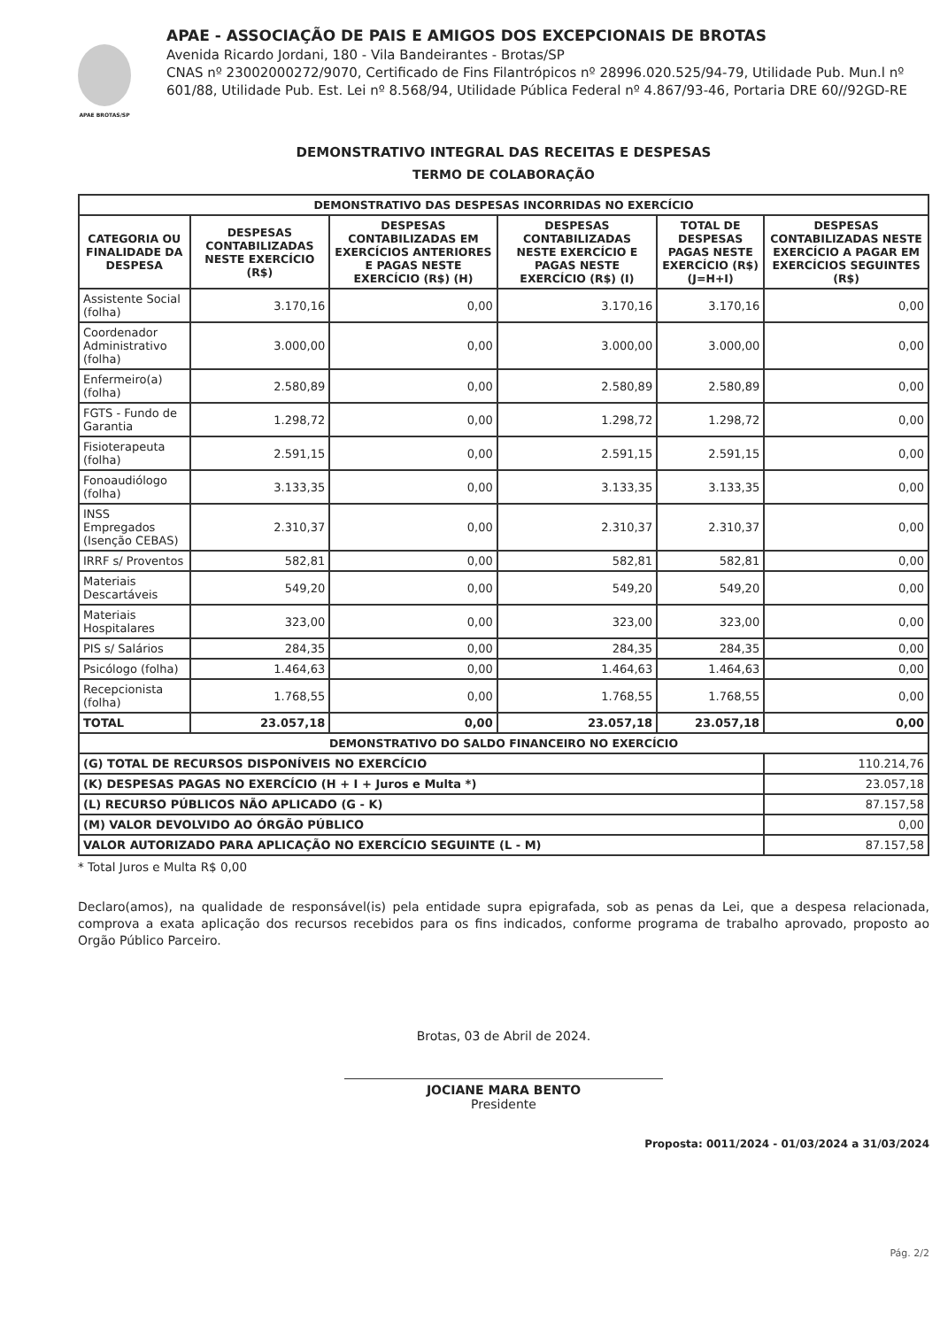APAE BROTAS/SP
APAE - ASSOCIAÇÃO DE PAIS E AMIGOS DOS EXCEPCIONAIS DE BROTAS
Avenida Ricardo Jordani, 180 - Vila Bandeirantes - Brotas/SP
CNAS nº 23002000272/9070, Certificado de Fins Filantrópicos nº 28996.020.525/94-79, Utilidade Pub. Mun.l nº 601/88, Utilidade Pub. Est. Lei nº 8.568/94, Utilidade Pública Federal nº 4.867/93-46, Portaria DRE 60//92GD-RE
DEMONSTRATIVO INTEGRAL DAS RECEITAS E DESPESAS
TERMO DE COLABORAÇÃO
| DEMONSTRATIVO DAS DESPESAS INCORRIDAS NO EXERCÍCIO | | | | | |
| --- | --- | --- | --- | --- | --- |
| CATEGORIA OU FINALIDADE DA DESPESA | DESPESAS CONTABILIZADAS NESTE EXERCÍCIO (R$) | DESPESAS CONTABILIZADAS EM EXERCÍCIOS ANTERIORES E PAGAS NESTE EXERCÍCIO (R$) (H) | DESPESAS CONTABILIZADAS NESTE EXERCÍCIO E PAGAS NESTE EXERCÍCIO (R$) (I) | TOTAL DE DESPESAS PAGAS NESTE EXERCÍCIO (R$) (J=H+I) | DESPESAS CONTABILIZADAS NESTE EXERCÍCIO A PAGAR EM EXERCÍCIOS SEGUINTES (R$) |
| Assistente Social (folha) | 3.170,16 | 0,00 | 3.170,16 | 3.170,16 | 0,00 |
| Coordenador Administrativo (folha) | 3.000,00 | 0,00 | 3.000,00 | 3.000,00 | 0,00 |
| Enfermeiro(a) (folha) | 2.580,89 | 0,00 | 2.580,89 | 2.580,89 | 0,00 |
| FGTS - Fundo de Garantia | 1.298,72 | 0,00 | 1.298,72 | 1.298,72 | 0,00 |
| Fisioterapeuta (folha) | 2.591,15 | 0,00 | 2.591,15 | 2.591,15 | 0,00 |
| Fonoaudiólogo (folha) | 3.133,35 | 0,00 | 3.133,35 | 3.133,35 | 0,00 |
| INSS Empregados (Isenção CEBAS) | 2.310,37 | 0,00 | 2.310,37 | 2.310,37 | 0,00 |
| IRRF s/ Proventos | 582,81 | 0,00 | 582,81 | 582,81 | 0,00 |
| Materiais Descartáveis | 549,20 | 0,00 | 549,20 | 549,20 | 0,00 |
| Materiais Hospitalares | 323,00 | 0,00 | 323,00 | 323,00 | 0,00 |
| PIS s/ Salários | 284,35 | 0,00 | 284,35 | 284,35 | 0,00 |
| Psicólogo (folha) | 1.464,63 | 0,00 | 1.464,63 | 1.464,63 | 0,00 |
| Recepcionista (folha) | 1.768,55 | 0,00 | 1.768,55 | 1.768,55 | 0,00 |
| TOTAL | 23.057,18 | 0,00 | 23.057,18 | 23.057,18 | 0,00 |
| DEMONSTRATIVO DO SALDO FINANCEIRO NO EXERCÍCIO | | | | | |
| (G) TOTAL DE RECURSOS DISPONÍVEIS NO EXERCÍCIO | | | | | 110.214,76 |
| (K) DESPESAS PAGAS NO EXERCÍCIO (H + I + Juros e Multa *) | | | | | 23.057,18 |
| (L) RECURSO PÚBLICOS NÃO APLICADO (G - K) | | | | | 87.157,58 |
| (M) VALOR DEVOLVIDO AO ÓRGÃO PÚBLICO | | | | | 0,00 |
| VALOR AUTORIZADO PARA APLICAÇÃO NO EXERCÍCIO SEGUINTE (L - M) | | | | | 87.157,58 |
* Total Juros e Multa R$ 0,00
Declaro(amos), na qualidade de responsável(is) pela entidade supra epigrafada, sob as penas da Lei, que a despesa relacionada, comprova a exata aplicação dos recursos recebidos para os fins indicados, conforme programa de trabalho aprovado, proposto ao Orgão Público Parceiro.
Brotas, 03 de Abril de 2024.
JOCIANE MARA BENTO
Presidente
Proposta: 0011/2024 - 01/03/2024 a 31/03/2024
Pág. 2/2